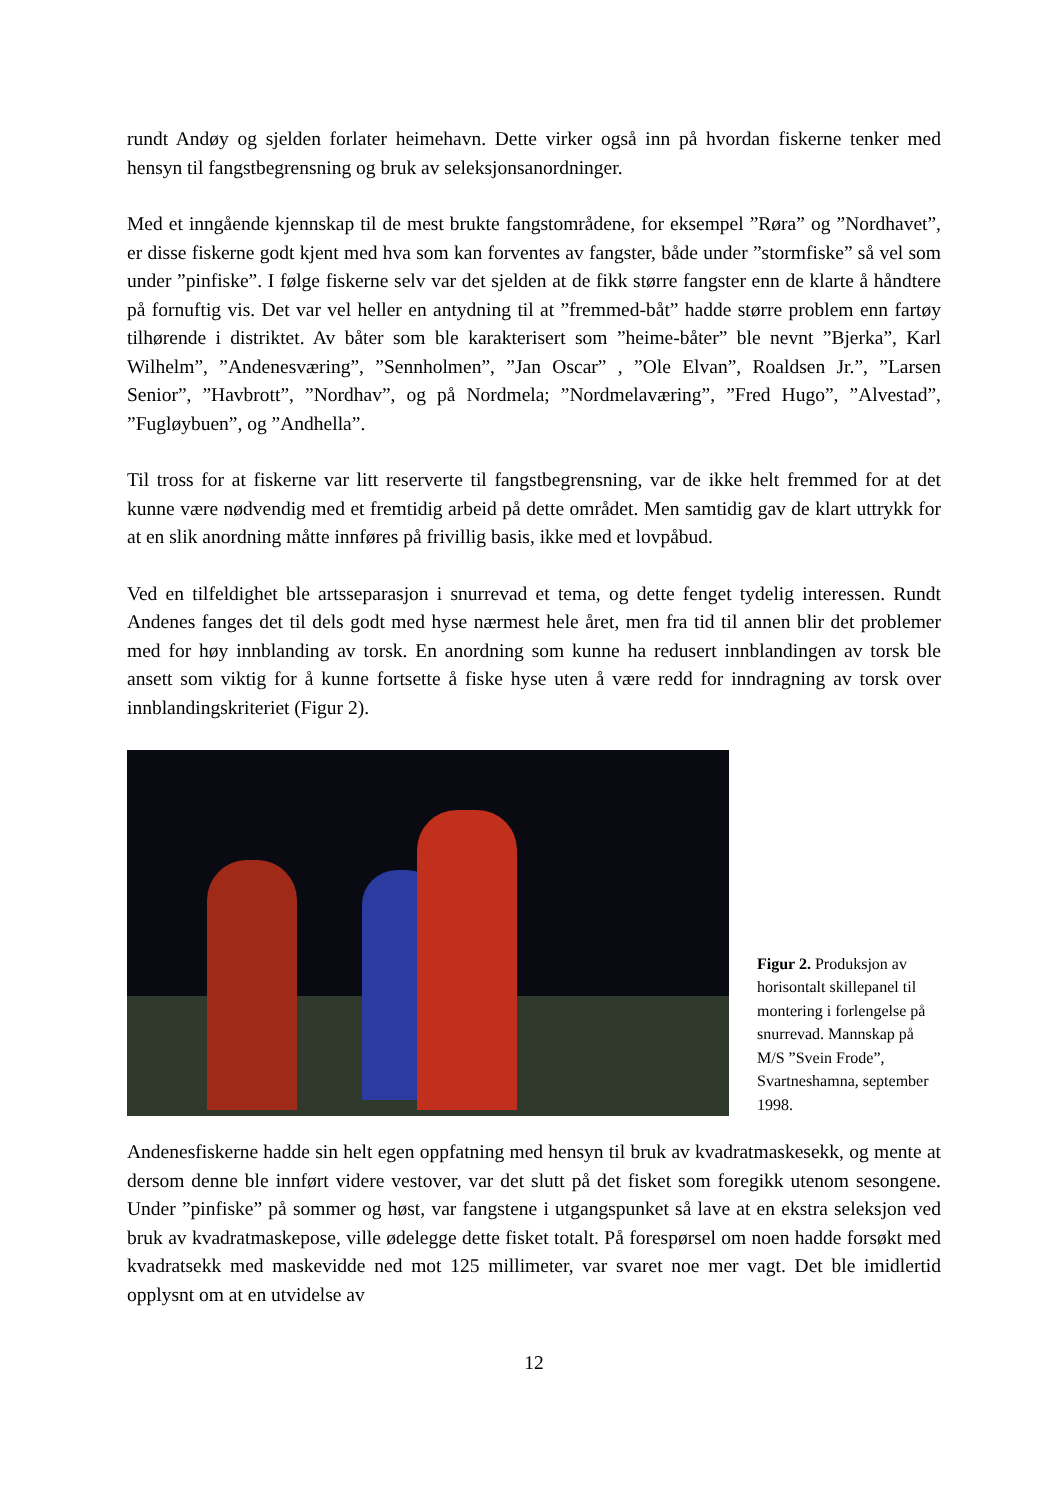rundt Andøy og sjelden forlater heimehavn. Dette virker også inn på hvordan fiskerne tenker med hensyn til fangstbegrensning og bruk av seleksjonsanordninger.
Med et inngående kjennskap til de mest brukte fangstområdene, for eksempel ”Røra” og ”Nordhavet”, er disse fiskerne godt kjent med hva som kan forventes av fangster, både under ”stormfiske” så vel som under ”pinfiske”. I følge fiskerne selv var det sjelden at de fikk større fangster enn de klarte å håndtere på fornuftig vis. Det var vel heller en antydning til at ”fremmed-båt” hadde større problem enn fartøy tilhørende i distriktet. Av båter som ble karakterisert som ”heime-båter” ble nevnt ”Bjerka”, Karl Wilhelm”, ”Andenesværing”, ”Sennholmen”, ”Jan Oscar” , ”Ole Elvan”, Roaldsen Jr.”, ”Larsen Senior”, ”Havbrott”, ”Nordhav”, og på Nordmela; ”Nordmelaværing”, ”Fred Hugo”, ”Alvestad”, ”Fugløybuen”, og ”Andhella”.
Til tross for at fiskerne var litt reserverte til fangstbegrensning, var de ikke helt fremmed for at det kunne være nødvendig med et fremtidig arbeid på dette området. Men samtidig gav de klart uttrykk for at en slik anordning måtte innføres på frivillig basis, ikke med et lovpåbud.
Ved en tilfeldighet ble artsseparasjon i snurrevad et tema, og dette fenget tydelig interessen. Rundt Andenes fanges det til dels godt med hyse nærmest hele året, men fra tid til annen blir det problemer med for høy innblanding av torsk. En anordning som kunne ha redusert innblandingen av torsk ble ansett som viktig for å kunne fortsette å fiske hyse uten å være redd for inndragning av torsk over innblandingskriteriet (Figur 2).
Figur 2. Produksjon av horisontalt skillepanel til montering i forlengelse på snurrevad. Mannskap på M/S ”Svein Frode”, Svartneshamna, september 1998.
Andenesfiskerne hadde sin helt egen oppfatning med hensyn til bruk av kvadratmaskesekk, og mente at dersom denne ble innført videre vestover, var det slutt på det fisket som foregikk utenom sesongene. Under ”pinfiske” på sommer og høst, var fangstene i utgangspunket så lave at en ekstra seleksjon ved bruk av kvadratmaskepose, ville ødelegge dette fisket totalt. På forespørsel om noen hadde forsøkt med kvadratsekk med maskevidde ned mot 125 millimeter, var svaret noe mer vagt. Det ble imidlertid opplysnt om at en utvidelse av
12